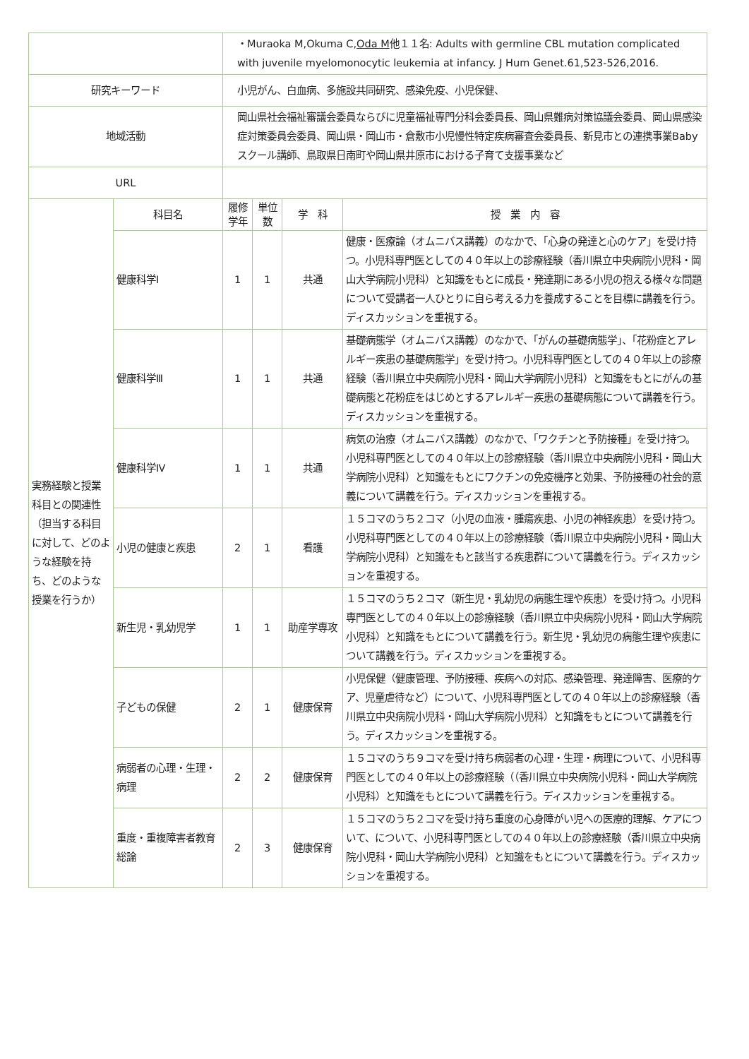| | | ・Muraoka M,Okuma C, Oda M 他１１名: Adults with germline CBL mutation complicated with juvenile myelomonocytic leukemia at infancy. J Hum Genet.61,523-526,2016. | | | |
| 研究キーワード | | 小児がん、白血病、多施設共同研究、感染免疫、小児保健、 | | | |
| 地域活動 | | 岡山県社会福祉審議会委員ならびに児童福祉専門分科会委員長、岡山県難病対策協議会委員、岡山県感染症対策委員会委員、岡山県・岡山市・倉敷市小児慢性特定疾病審査会委員長、新見市との連携事業Babyスクール講師、鳥取県日南町や岡山県井原市における子育て支援事業など | | | |
| URL | | | | | |
| 実務経験と授業科目との関連性（担当する科目に対して、どのような経験を持ち、どのような授業を行うか） | 科目名 | 履修学年 | 単位数 | 学 科 | 授 業 内 容 |
| | 健康科学Ⅰ | 1 | 1 | 共通 | 健康・医療論（オムニバス講義）のなかで、「心身の発達と心のケア」を受け持つ。小児科専門医としての４０年以上の診療経験（香川県立中央病院小児科・岡山大学病院小児科）と知識をもとに成長・発達期にある小児の抱える様々な問題について受講者一人ひとりに自ら考える力を養成することを目標に講義を行う。ディスカッションを重視する。 |
| | 健康科学Ⅲ | 1 | 1 | 共通 | 基礎病態学（オムニバス講義）のなかで、「がんの基礎病態学」、「花粉症とアレルギー疾患の基礎病態学」を受け持つ。小児科専門医としての４０年以上の診療経験（香川県立中央病院小児科・岡山大学病院小児科）と知識をもとにがんの基礎病態と花粉症をはじめとするアレルギー疾患の基礎病態について講義を行う。ディスカッションを重視する。 |
| | 健康科学Ⅳ | 1 | 1 | 共通 | 病気の治療（オムニバス講義）のなかで、「ワクチンと予防接種」を受け持つ。小児科専門医としての４０年以上の診療経験（香川県立中央病院小児科・岡山大学病院小児科）と知識をもとにワクチンの免疫機序と効果、予防接種の社会的意義について講義を行う。ディスカッションを重視する。 |
| | 小児の健康と疾患 | 2 | 1 | 看護 | １５コマのうち２コマ（小児の血液・腫瘍疾患、小児の神経疾患）を受け持つ。小児科専門医としての４０年以上の診療経験（香川県立中央病院小児科・岡山大学病院小児科）と知識をもと該当する疾患群について講義を行う。ディスカッションを重視する。 |
| | 新生児・乳幼児学 | 1 | 1 | 助産学専攻 | １５コマのうち２コマ（新生児・乳幼児の病態生理や疾患）を受け持つ。小児科専門医としての４０年以上の診療経験（香川県立中央病院小児科・岡山大学病院小児科）と知識をもとについて講義を行う。新生児・乳幼児の病態生理や疾患について講義を行う。ディスカッションを重視する。 |
| | 子どもの保健 | 2 | 1 | 健康保育 | 小児保健（健康管理、予防接種、疾病への対応、感染管理、発達障害、医療的ケア、児童虐待など）について、小児科専門医としての４０年以上の診療経験（香川県立中央病院小児科・岡山大学病院小児科）と知識をもとについて講義を行う。ディスカッションを重視する。 |
| | 病弱者の心理・生理・病理 | 2 | 2 | 健康保育 | １５コマのうち９コマを受け持ち病弱者の心理・生理・病理について、小児科専門医としての４０年以上の診療経験（（香川県立中央病院小児科・岡山大学病院小児科）と知識をもとについて講義を行う。ディスカッションを重視する。 |
| | 重度・重複障害者教育総論 | 2 | 3 | 健康保育 | １５コマのうち２コマを受け持ち重度の心身障がい児への医療的理解、ケアについて、について、小児科専門医としての４０年以上の診療経験（香川県立中央病院小児科・岡山大学病院小児科）と知識をもとについて講義を行う。ディスカッションを重視する。 |